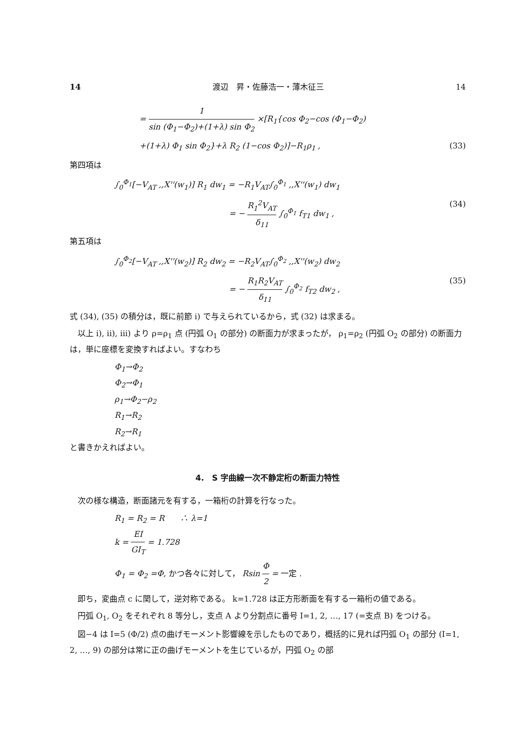14 渡辺　昇・佐藤浩一・薄木征三 14
= 1 sin (Φ<sub>1</sub>−Φ<sub>2</sub>)+(1+λ) sin Φ<sub>2</sub> ×[R<sub>1</sub>{cos Φ<sub>2</sub>−cos (Φ<sub>1</sub>−Φ<sub>2</sub>)
+(1+λ) Φ<sub>1</sub> sin Φ<sub>2</sub>}+λ R<sub>2</sub> (1−cos Φ<sub>2</sub>)]−R<sub>1</sub>ρ<sub>1</sub> , (33)
第四項は
∫<sub>0</sub><sup>Φ<sub>1</sub></sup>[−V<sub>AT</sub> ,,X''(w<sub>1</sub>)] R<sub>1</sub> dw<sub>1</sub> = −R<sub>1</sub>V<sub>AT</sub>∫<sub>0</sub><sup>Φ<sub>1</sub></sup> ,,X''(w<sub>1</sub>) dw<sub>1</sub>
= − R<sub>1</sub><sup>2</sup>V<sub>AT</sub> δ<sub>11</sub> ∫<sub>0</sub><sup>Φ<sub>1</sub></sup> f<sub>T1</sub> dw<sub>1</sub> , (34)
第五項は
∫<sub>0</sub><sup>Φ<sub>2</sub></sup>[−V<sub>AT</sub> ,,X''(w<sub>2</sub>)] R<sub>2</sub> dw<sub>2</sub> = −R<sub>2</sub>V<sub>AT</sub>∫<sub>0</sub><sup>Φ<sub>2</sub></sup> ,,X''(w<sub>2</sub>) dw<sub>2</sub>
= − R<sub>1</sub>R<sub>2</sub>V<sub>AT</sub> δ<sub>11</sub> ∫<sub>0</sub><sup>Φ<sub>2</sub></sup> f<sub>T2</sub> dw<sub>2</sub> , (35)
式 (34), (35) の積分は，既に前節 i) で与えられているから，式 (32) は求まる。
以上 i), ii), iii) より ρ=ρ<sub>1</sub> 点 (円弧 O<sub>1</sub> の部分) の断面力が求まったが， ρ<sub>1</sub>=ρ<sub>2</sub> (円弧 O<sub>2</sub> の部分) の断面力は，単に座標を変換すればよい。すなわち
Φ<sub>1</sub>→Φ<sub>2</sub>
Φ<sub>2</sub>→Φ<sub>1</sub>
ρ<sub>1</sub>→Φ<sub>2</sub>−ρ<sub>2</sub>
R<sub>1</sub>→R<sub>2</sub>
R<sub>2</sub>→R<sub>1</sub>
と書きかえればよい。
4.　S 字曲線一次不静定桁の断面力特性
次の様な構造，断面諸元を有する，一箱桁の計算を行なった。
R<sub>1</sub> = R<sub>2</sub> = R　　∴ λ=1
k = EI GI<sub>T</sub> = 1.728
Φ<sub>1</sub> = Φ<sub>2</sub> =Φ, かつ各々に対して， Rsin Φ 2 = 一定 .
即ち，変曲点 c に関して，逆対称である。 k=1.728 は正方形断面を有する一箱桁の値である。
円弧 O<sub>1</sub>, O<sub>2</sub> をそれぞれ 8 等分し，支点 A より分割点に番号 I=1, 2, …, 17 (=支点 B) をつける。
図−4 は I=5 (Φ/2) 点の曲げモーメント影響線を示したものであり，概括的に見れば円弧 O<sub>1</sub> の部分 (I=1, 2, …, 9) の部分は常に正の曲げモーメントを生じているが，円弧 O<sub>2</sub> の部